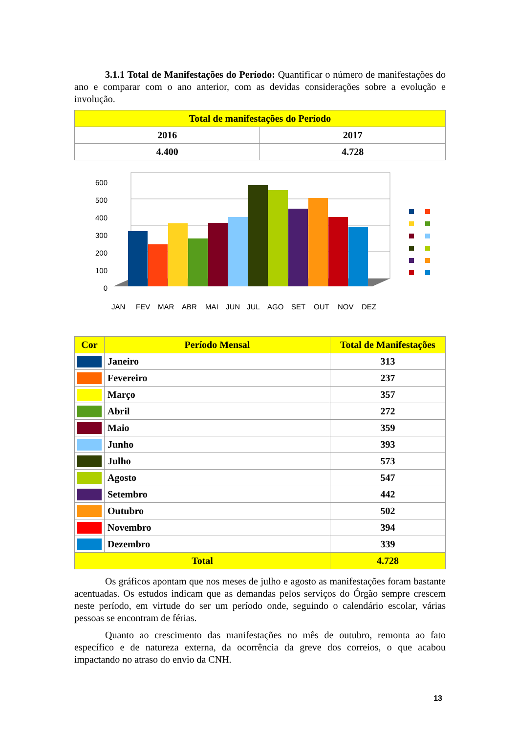3.1.1 Total de Manifestações do Período: Quantificar o número de manifestações do ano e comparar com o ano anterior, com as devidas considerações sobre a evolução e involução.
| Total de manifestações do Período | |
| --- | --- |
| 2016 | 2017 |
| 4.400 | 4.728 |
0
100
200
300
400
500
600
JAN
FEV
MAR
ABR
MAI
JUN
JUL
AGO
SET
OUT
NOV
DEZ
| Cor | Período Mensal | Total de Manifestações |
| --- | --- | --- |
| | Janeiro | 313 |
| | Fevereiro | 237 |
| | Março | 357 |
| | Abril | 272 |
| | Maio | 359 |
| | Junho | 393 |
| | Julho | 573 |
| | Agosto | 547 |
| | Setembro | 442 |
| | Outubro | 502 |
| | Novembro | 394 |
| | Dezembro | 339 |
| Total | | 4.728 |
Os gráficos apontam que nos meses de julho e agosto as manifestações foram bastante acentuadas. Os estudos indicam que as demandas pelos serviços do Órgão sempre crescem neste período, em virtude do ser um período onde, seguindo o calendário escolar, várias pessoas se encontram de férias.
Quanto ao crescimento das manifestações no mês de outubro, remonta ao fato específico e de natureza externa, da ocorrência da greve dos correios, o que acabou impactando no atraso do envio da CNH.
13